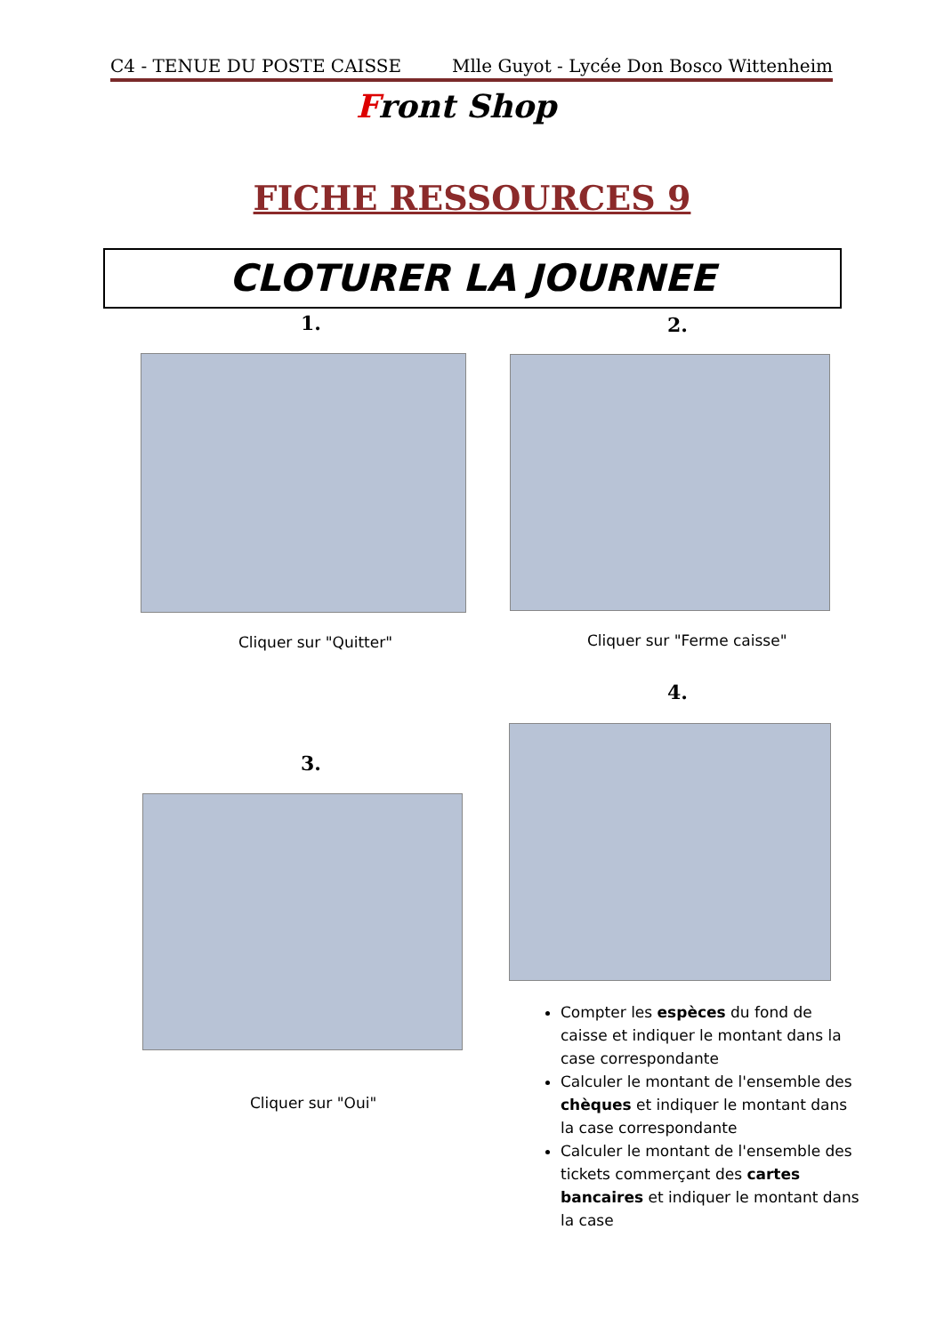C4 - TENUE DU POSTE CAISSE Mlle Guyot - Lycée Don Bosco Wittenheim
Front Shop
FICHE RESSOURCES 9
CLOTURER LA JOURNEE
1. 2.
Cliquer sur "Quitter" Cliquer sur "Ferme caisse"
4.
3.
Cliquer sur "Oui"
Compter les espèces du fond de caisse et indiquer le montant dans la case correspondante
Calculer le montant de l'ensemble des chèques et indiquer le montant dans la case correspondante
Calculer le montant de l'ensemble des tickets commerçant des cartes bancaires et indiquer le montant dans la case